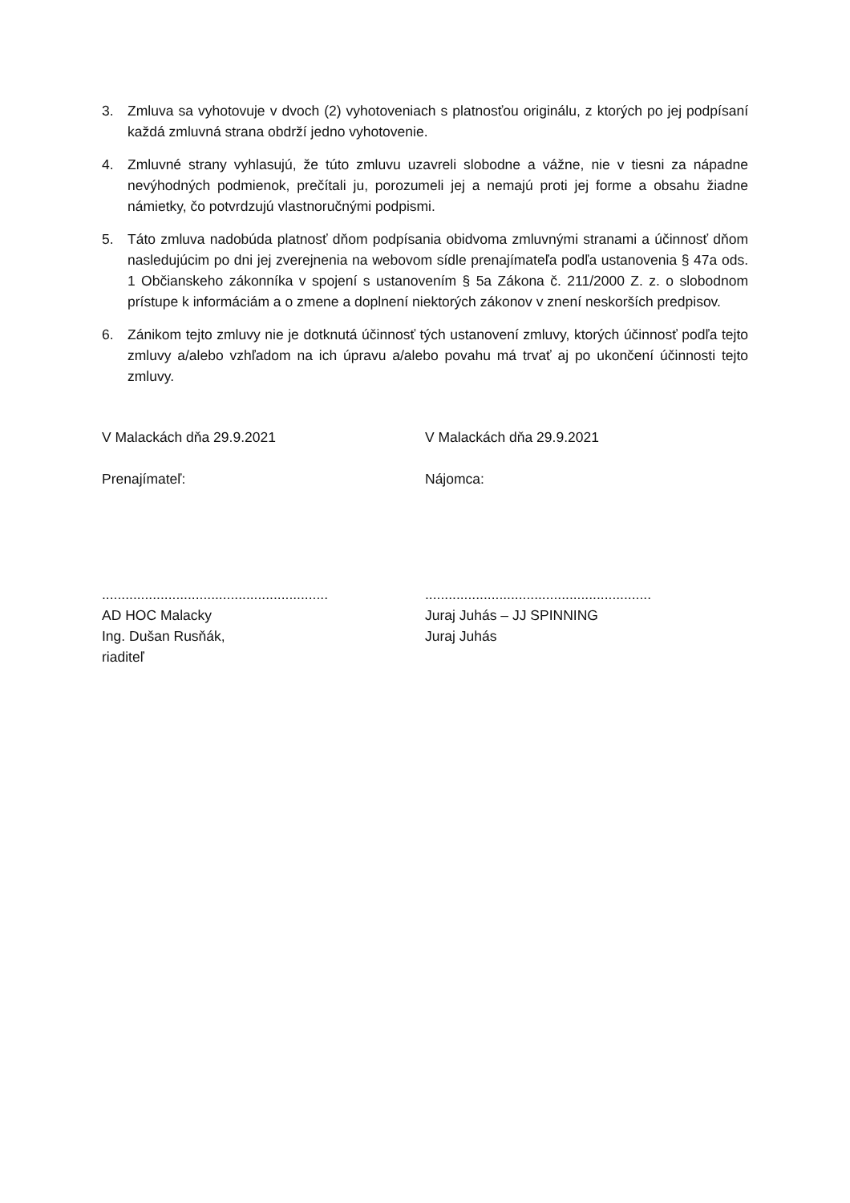3. Zmluva sa vyhotovuje v dvoch (2) vyhotoveniach s platnosťou originálu, z ktorých po jej podpísaní každá zmluvná strana obdrží jedno vyhotovenie.
4. Zmluvné strany vyhlasujú, že túto zmluvu uzavreli slobodne a vážne, nie v tiesni za nápadne nevýhodných podmienok, prečítali ju, porozumeli jej a nemajú proti jej forme a obsahu žiadne námietky, čo potvrdzujú vlastnoručnými podpismi.
5. Táto zmluva nadobúda platnosť dňom podpísania obidvoma zmluvnými stranami a účinnosť dňom nasledujúcim po dni jej zverejnenia na webovom sídle prenajímateľa podľa ustanovenia § 47a ods. 1 Občianskeho zákonníka v spojení s ustanovením § 5a Zákona č. 211/2000 Z. z. o slobodnom prístupe k informáciám a o zmene a doplnení niektorých zákonov v znení neskorších predpisov.
6. Zánikom tejto zmluvy nie je dotknutá účinnosť tých ustanovení zmluvy, ktorých účinnosť podľa tejto zmluvy a/alebo vzhľadom na ich úpravu a/alebo povahu má trvať aj po ukončení účinnosti tejto zmluvy.
V Malackách dňa 29.9.2021
Prenajímateľ:
..........................................................
AD HOC Malacky
Ing. Dušan Rusňák,
riaditeľ
V Malackách dňa 29.9.2021
Nájomca:
..........................................................
Juraj Juhás – JJ SPINNING
Juraj Juhás